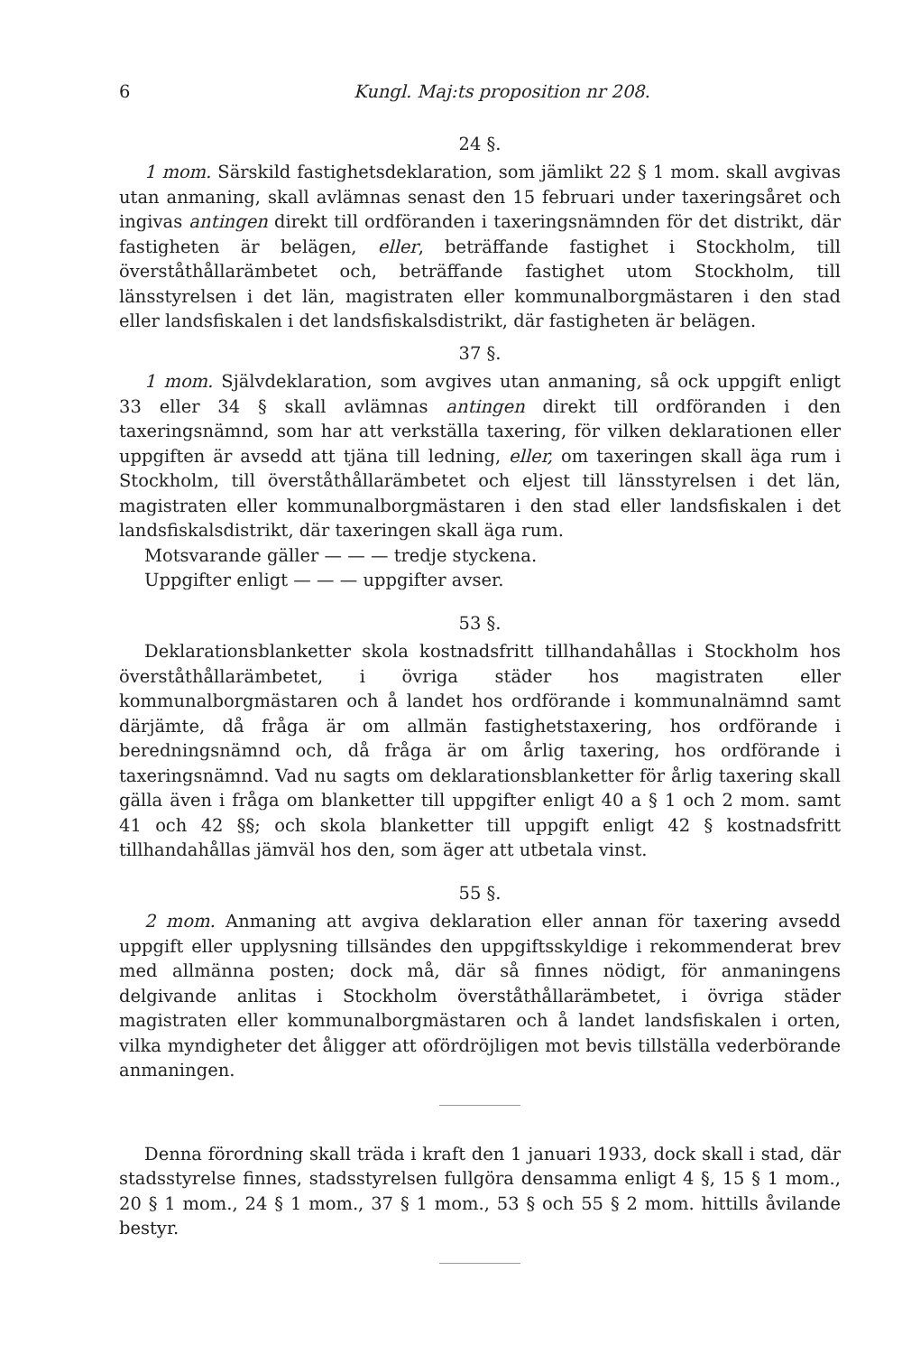6 Kungl. Maj:ts proposition nr 208.
24 §.
1 mom. Särskild fastighetsdeklaration, som jämlikt 22 § 1 mom. skall avgivas utan anmaning, skall avlämnas senast den 15 februari under taxeringsåret och ingivas antingen direkt till ordföranden i taxeringsnämnden för det distrikt, där fastigheten är belägen, eller, beträffande fastighet i Stockholm, till överståthållarämbetet och, beträffande fastighet utom Stockholm, till länsstyrelsen i det län, magistraten eller kommunalborgmästaren i den stad eller landsfiskalen i det landsfiskalsdistrikt, där fastigheten är belägen.
37 §.
1 mom. Självdeklaration, som avgives utan anmaning, så ock uppgift enligt 33 eller 34 § skall avlämnas antingen direkt till ordföranden i den taxeringsnämnd, som har att verkställa taxering, för vilken deklarationen eller uppgiften är avsedd att tjäna till ledning, eller, om taxeringen skall äga rum i Stockholm, till överståthållarämbetet och eljest till länsstyrelsen i det län, magistraten eller kommunalborgmästaren i den stad eller landsfiskalen i det landsfiskalsdistrikt, där taxeringen skall äga rum.
Motsvarande gäller — — — tredje styckena.
Uppgifter enligt — — — uppgifter avser.
53 §.
Deklarationsblanketter skola kostnadsfritt tillhandahållas i Stockholm hos överståthållarämbetet, i övriga städer hos magistraten eller kommunalborgmästaren och å landet hos ordförande i kommunalnämnd samt därjämte, då fråga är om allmän fastighetstaxering, hos ordförande i beredningsnämnd och, då fråga är om årlig taxering, hos ordförande i taxeringsnämnd. Vad nu sagts om deklarationsblanketter för årlig taxering skall gälla även i fråga om blanketter till uppgifter enligt 40 a § 1 och 2 mom. samt 41 och 42 §§; och skola blanketter till uppgift enligt 42 § kostnadsfritt tillhandahållas jämväl hos den, som äger att utbetala vinst.
55 §.
2 mom. Anmaning att avgiva deklaration eller annan för taxering avsedd uppgift eller upplysning tillsändes den uppgiftsskyldige i rekommenderat brev med allmänna posten; dock må, där så finnes nödigt, för anmaningens delgivande anlitas i Stockholm överståthållarämbetet, i övriga städer magistraten eller kommunalborgmästaren och å landet landsfiskalen i orten, vilka myndigheter det åligger att ofördröjligen mot bevis tillställa vederbörande anmaningen.
Denna förordning skall träda i kraft den 1 januari 1933, dock skall i stad, där stadsstyrelse finnes, stadsstyrelsen fullgöra densamma enligt 4 §, 15 § 1 mom., 20 § 1 mom., 24 § 1 mom., 37 § 1 mom., 53 § och 55 § 2 mom. hittills åvilande bestyr.